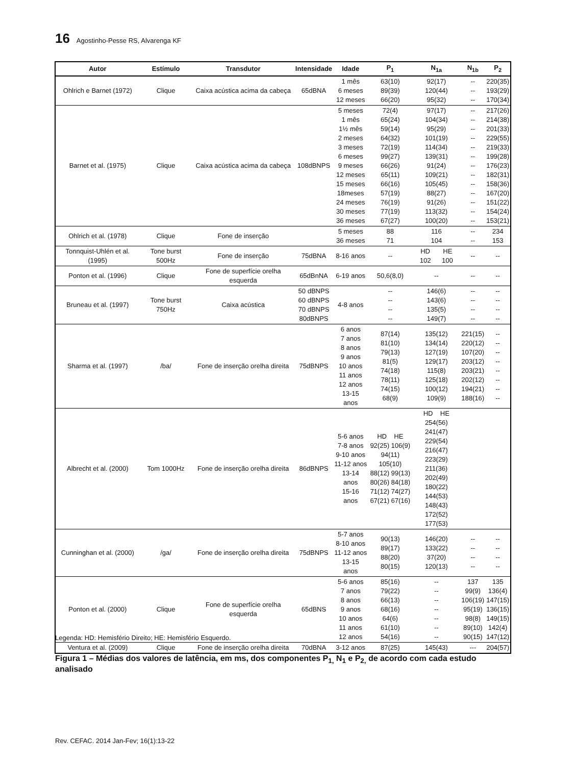16 Agostinho-Pesse RS, Alvarenga KF
| Autor | Estímulo | Transdutor | Intensidade | Idade | P<sub>1</sub> | N<sub>1a</sub> | N<sub>1b</sub> | P<sub>2</sub> |
| --- | --- | --- | --- | --- | --- | --- | --- | --- |
| Ohlrich e Barnet (1972) | Clique | Caixa acústica acima da cabeça | 65dBNA | 1 mês 6 meses 12 meses | 63(10) 89(39) 66(20) | 92(17) 120(44) 95(32) | -- -- -- | 220(35) 193(29) 170(34) |
| Barnet et al. (1975) | Clique | Caixa acústica acima da cabeça | 108dBNPS | 5 meses 1 mês 1½ mês 2 meses 3 meses 6 meses 9 meses 12 meses 15 meses 18meses 24 meses 30 meses 36 meses | 72(4) 65(24) 59(14) 64(32) 72(19) 99(27) 66(26) 65(11) 66(16) 57(19) 76(19) 77(19) 67(27) | 97(17) 104(34) 95(29) 101(19) 114(34) 139(31) 91(24) 109(21) 105(45) 88(27) 91(26) 113(32) 100(20) | -- -- -- -- -- -- -- -- -- -- -- -- -- | 217(26) 214(38) 201(33) 229(55) 219(33) 199(28) 176(23) 182(31) 158(36) 167(20) 151(22) 154(24) 153(21) |
| Ohlrich et al. (1978) | Clique | Fone de inserção | | 5 meses 36 meses | 88 71 | 116 104 | -- -- | 234 153 |
| Tonnquist-Uhlén et al. (1995) | Tone burst 500Hz | Fone de inserção | 75dBNA | 8-16 anos | -- | HD HE 102 100 | -- | -- |
| Ponton et al. (1996) | Clique | Fone de superfície orelha esquerda | 65dBnNA | 6-19 anos | 50,6(8,0) | -- | -- | -- |
| Bruneau et al. (1997) | Tone burst 750Hz | Caixa acústica | 50 dBNPS 60 dBNPS 70 dBNPS 80dBNPS | 4-8 anos | -- -- -- -- | 146(6) 143(6) 135(5) 149(7) | -- -- -- -- | -- -- -- -- |
| Sharma et al. (1997) | /ba/ | Fone de inserção orelha direita | 75dBNPS | 6 anos 7 anos 8 anos 9 anos 10 anos 11 anos 12 anos 13-15 anos | 87(14) 81(10) 79(13) 81(5) 74(18) 78(11) 74(15) 68(9) | 135(12) 134(14) 127(19) 129(17) 115(8) 125(18) 100(12) 109(9) | 221(15) 220(12) 107(20) 203(12) 203(21) 202(12) 194(21) 188(16) | -- -- -- -- -- -- -- -- |
| Albrecht et al. (2000) | Tom 1000Hz | Fone de inserção orelha direita | 86dBNPS | 5-6 anos 7-8 anos 9-10 anos 11-12 anos 13-14 anos 15-16 anos | HD HE 92(25) 106(9) 94(11) 105(10) 88(12) 99(13) 80(26) 84(18) 71(12) 74(27) 67(21) 67(16) | HD HE 254(56) 241(47) 229(54) 216(47) 223(29) 211(36) 202(49) 180(22) 144(53) 148(43) 172(52) 177(53) | | |
| Cunninghan et al. (2000) | /ga/ | Fone de inserção orelha direita | 75dBNPS | 5-7 anos 8-10 anos 11-12 anos 13-15 anos | 90(13) 89(17) 88(20) 80(15) | 146(20) 133(22) 37(20) 120(13) | -- -- -- -- | -- -- -- -- |
| Ponton et al. (2000) | Clique | Fone de superfície orelha esquerda | 65dBNS | 5-6 anos 7 anos 8 anos 9 anos 10 anos 11 anos 12 anos | 85(16) 79(22) 66(13) 68(16) 64(6) 61(10) 54(16) | -- -- -- -- -- -- -- | 137 99(9) 106(19) 95(19) 98(8) 89(10) 90(15) | 135 136(4) 147(15) 136(15) 149(15) 142(4) 147(12) |
| Ventura et al. (2009) | Clique | Fone de inserção orelha direita | 70dBNA | 3-12 anos | 87(25) | 145(43) | --- | 204(57) |
Legenda: HD: Hemisfério Direito; HE: Hemisfério Esquerdo.
Figura 1 – Médias dos valores de latência, em ms, dos componentes P<sub>1,</sub> N<sub>1</sub> e P<sub>2,</sub> de acordo com cada estudo analisado
Rev. CEFAC. 2014 Jan-Fev; 16(1):13-22